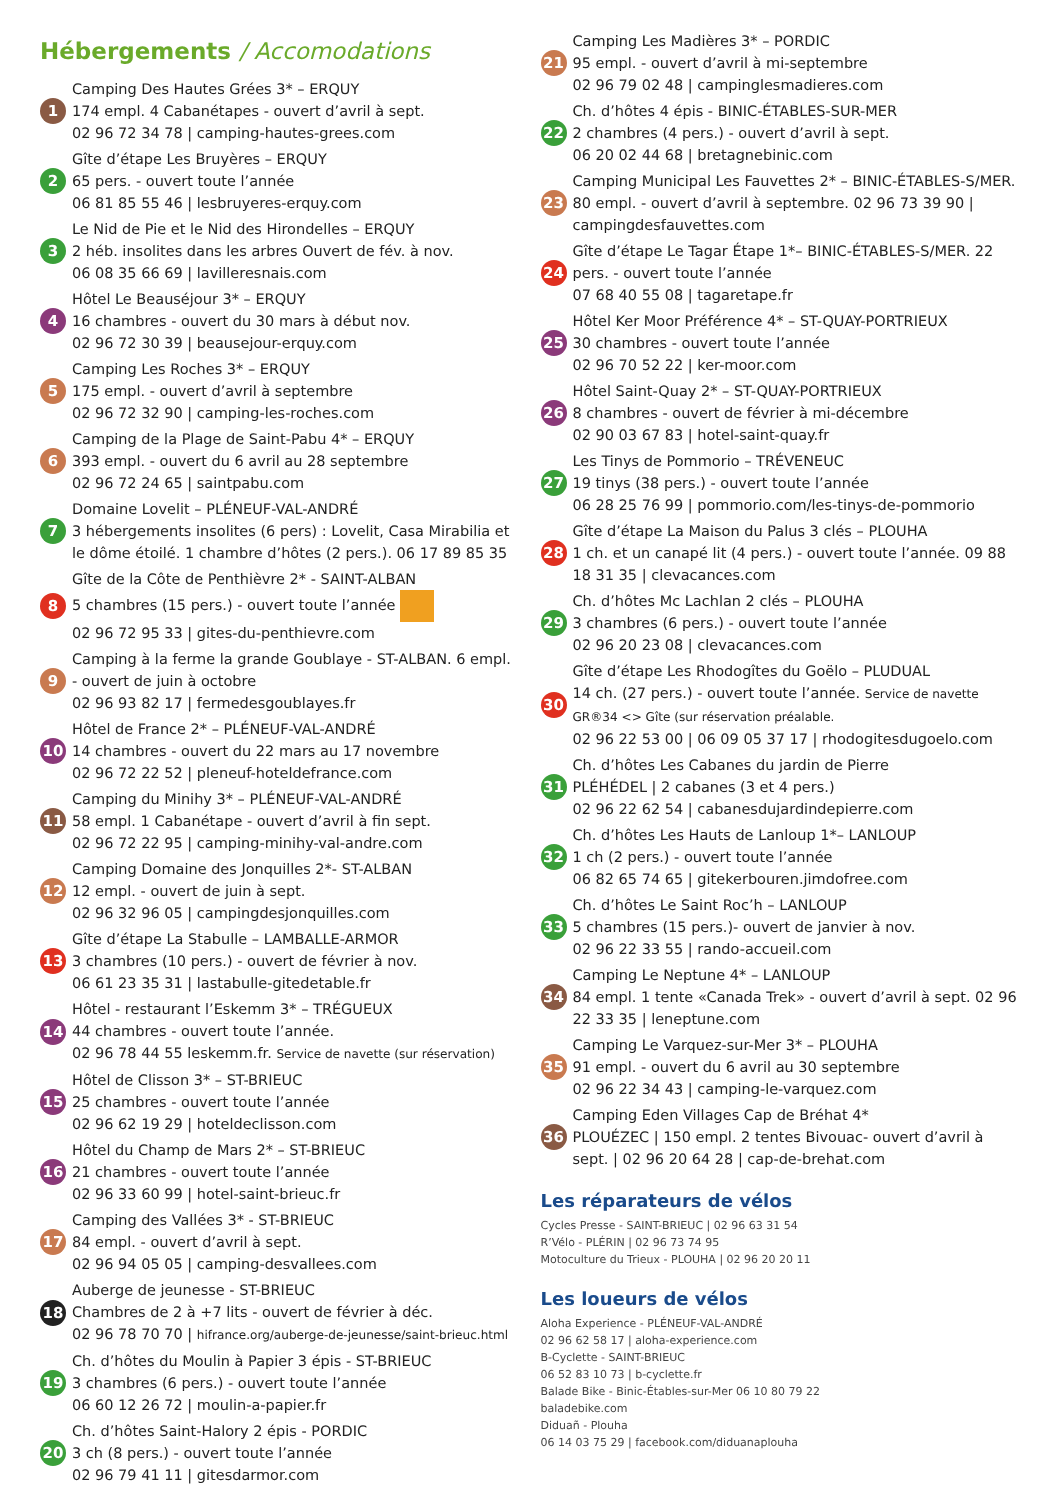Hébergements / Accomodations
1
Camping Des Hautes Grées 3* – ERQUY
174 empl. 4 Cabanétapes - ouvert d’avril à sept.
02 96 72 34 78 | camping-hautes-grees.com
2
Gîte d’étape Les Bruyères – ERQUY
65 pers. - ouvert toute l’année
06 81 85 55 46 | lesbruyeres-erquy.com
3
Le Nid de Pie et le Nid des Hirondelles – ERQUY
2 héb. insolites dans les arbres Ouvert de fév. à nov.
06 08 35 66 69 | lavilleresnais.com
4
Hôtel Le Beauséjour 3* – ERQUY
16 chambres - ouvert du 30 mars à début nov.
02 96 72 30 39 | beausejour-erquy.com
5
Camping Les Roches 3* – ERQUY
175 empl. - ouvert d’avril à septembre
02 96 72 32 90 | camping-les-roches.com
6
Camping de la Plage de Saint-Pabu 4* – ERQUY
393 empl. - ouvert du 6 avril au 28 septembre
02 96 72 24 65 | saintpabu.com
7
Domaine Lovelit – PLÉNEUF-VAL-ANDRÉ
3 hébergements insolites (6 pers) : Lovelit, Casa Mirabilia et le dôme étoilé. 1 chambre d’hôtes (2 pers.). 06 17 89 85 35
8
Gîte de la Côte de Penthièvre 2* - SAINT-ALBAN
5 chambres (15 pers.) - ouvert toute l’année
02 96 72 95 33 | gites-du-penthievre.com
9
Camping à la ferme la grande Goublaye - ST-ALBAN. 6 empl. - ouvert de juin à octobre
02 96 93 82 17 | fermedesgoublayes.fr
10
Hôtel de France 2* – PLÉNEUF-VAL-ANDRÉ
14 chambres - ouvert du 22 mars au 17 novembre
02 96 72 22 52 | pleneuf-hoteldefrance.com
11
Camping du Minihy 3* – PLÉNEUF-VAL-ANDRÉ
58 empl. 1 Cabanétape - ouvert d’avril à fin sept.
02 96 72 22 95 | camping-minihy-val-andre.com
12
Camping Domaine des Jonquilles 2*- ST-ALBAN
12 empl. - ouvert de juin à sept.
02 96 32 96 05 | campingdesjonquilles.com
13
Gîte d’étape La Stabulle – LAMBALLE-ARMOR
3 chambres (10 pers.) - ouvert de février à nov.
06 61 23 35 31 | lastabulle-gitedetable.fr
14
Hôtel - restaurant l’Eskemm 3* – TRÉGUEUX
44 chambres - ouvert toute l’année.
02 96 78 44 55 leskemm.fr. Service de navette (sur réservation)
15
Hôtel de Clisson 3* – ST-BRIEUC
25 chambres - ouvert toute l’année
02 96 62 19 29 | hoteldeclisson.com
16
Hôtel du Champ de Mars 2* – ST-BRIEUC
21 chambres - ouvert toute l’année
02 96 33 60 99 | hotel-saint-brieuc.fr
17
Camping des Vallées 3* - ST-BRIEUC
84 empl. - ouvert d’avril à sept.
02 96 94 05 05 | camping-desvallees.com
18
Auberge de jeunesse - ST-BRIEUC
Chambres de 2 à +7 lits - ouvert de février à déc.
02 96 78 70 70 | hifrance.org/auberge-de-jeunesse/saint-brieuc.html
19
Ch. d’hôtes du Moulin à Papier 3 épis - ST-BRIEUC
3 chambres (6 pers.) - ouvert toute l’année
06 60 12 26 72 | moulin-a-papier.fr
20
Ch. d’hôtes Saint-Halory 2 épis - PORDIC
3 ch (8 pers.) - ouvert toute l’année
02 96 79 41 11 | gitesdarmor.com
21
Camping Les Madières 3* – PORDIC
95 empl. - ouvert d’avril à mi-septembre
02 96 79 02 48 | campinglesmadieres.com
22
Ch. d’hôtes 4 épis - BINIC-ÉTABLES-SUR-MER
2 chambres (4 pers.) - ouvert d’avril à sept.
06 20 02 44 68 | bretagnebinic.com
23
Camping Municipal Les Fauvettes 2* – BINIC-ÉTABLES-S/MER. 80 empl. - ouvert d’avril à septembre. 02 96 73 39 90 | campingdesfauvettes.com
24
Gîte d’étape Le Tagar Étape 1*– BINIC-ÉTABLES-S/MER. 22 pers. - ouvert toute l’année
07 68 40 55 08 | tagaretape.fr
25
Hôtel Ker Moor Préférence 4* – ST-QUAY-PORTRIEUX
30 chambres - ouvert toute l’année
02 96 70 52 22 | ker-moor.com
26
Hôtel Saint-Quay 2* – ST-QUAY-PORTRIEUX
8 chambres - ouvert de février à mi-décembre
02 90 03 67 83 | hotel-saint-quay.fr
27
Les Tinys de Pommorio – TRÉVENEUC
19 tinys (38 pers.) - ouvert toute l’année
06 28 25 76 99 | pommorio.com/les-tinys-de-pommorio
28
Gîte d’étape La Maison du Palus 3 clés – PLOUHA
1 ch. et un canapé lit (4 pers.) - ouvert toute l’année. 09 88 18 31 35 | clevacances.com
29
Ch. d’hôtes Mc Lachlan 2 clés – PLOUHA
3 chambres (6 pers.) - ouvert toute l’année
02 96 20 23 08 | clevacances.com
30
Gîte d’étape Les Rhodogîtes du Goëlo – PLUDUAL
14 ch. (27 pers.) - ouvert toute l’année. Service de navette GR®34 <> Gîte (sur réservation préalable.
02 96 22 53 00 | 06 09 05 37 17 | rhodogitesdugoelo.com
31
Ch. d’hôtes Les Cabanes du jardin de Pierre
PLÉHÉDEL | 2 cabanes (3 et 4 pers.)
02 96 22 62 54 | cabanesdujardindepierre.com
32
Ch. d’hôtes Les Hauts de Lanloup 1*– LANLOUP
1 ch (2 pers.) - ouvert toute l’année
06 82 65 74 65 | gitekerbouren.jimdofree.com
33
Ch. d’hôtes Le Saint Roc’h – LANLOUP
5 chambres (15 pers.)- ouvert de janvier à nov.
02 96 22 33 55 | rando-accueil.com
34
Camping Le Neptune 4* – LANLOUP
84 empl. 1 tente «Canada Trek» - ouvert d’avril à sept. 02 96 22 33 35 | leneptune.com
35
Camping Le Varquez-sur-Mer 3* – PLOUHA
91 empl. - ouvert du 6 avril au 30 septembre
02 96 22 34 43 | camping-le-varquez.com
36
Camping Eden Villages Cap de Bréhat 4*
PLOUÉZEC | 150 empl. 2 tentes Bivouac- ouvert d’avril à sept. | 02 96 20 64 28 | cap-de-brehat.com
Les réparateurs de vélos
Cycles Presse - SAINT-BRIEUC | 02 96 63 31 54
R’Vélo - PLÉRIN | 02 96 73 74 95
Motoculture du Trieux - PLOUHA | 02 96 20 20 11
Les loueurs de vélos
Aloha Experience - PLÉNEUF-VAL-ANDRÉ
02 96 62 58 17 | aloha-experience.com
B-Cyclette - SAINT-BRIEUC
06 52 83 10 73 | b-cyclette.fr
Balade Bike - Binic-Étables-sur-Mer 06 10 80 79 22
baladebike.com
Diduañ - Plouha
06 14 03 75 29 | facebook.com/diduanaplouha